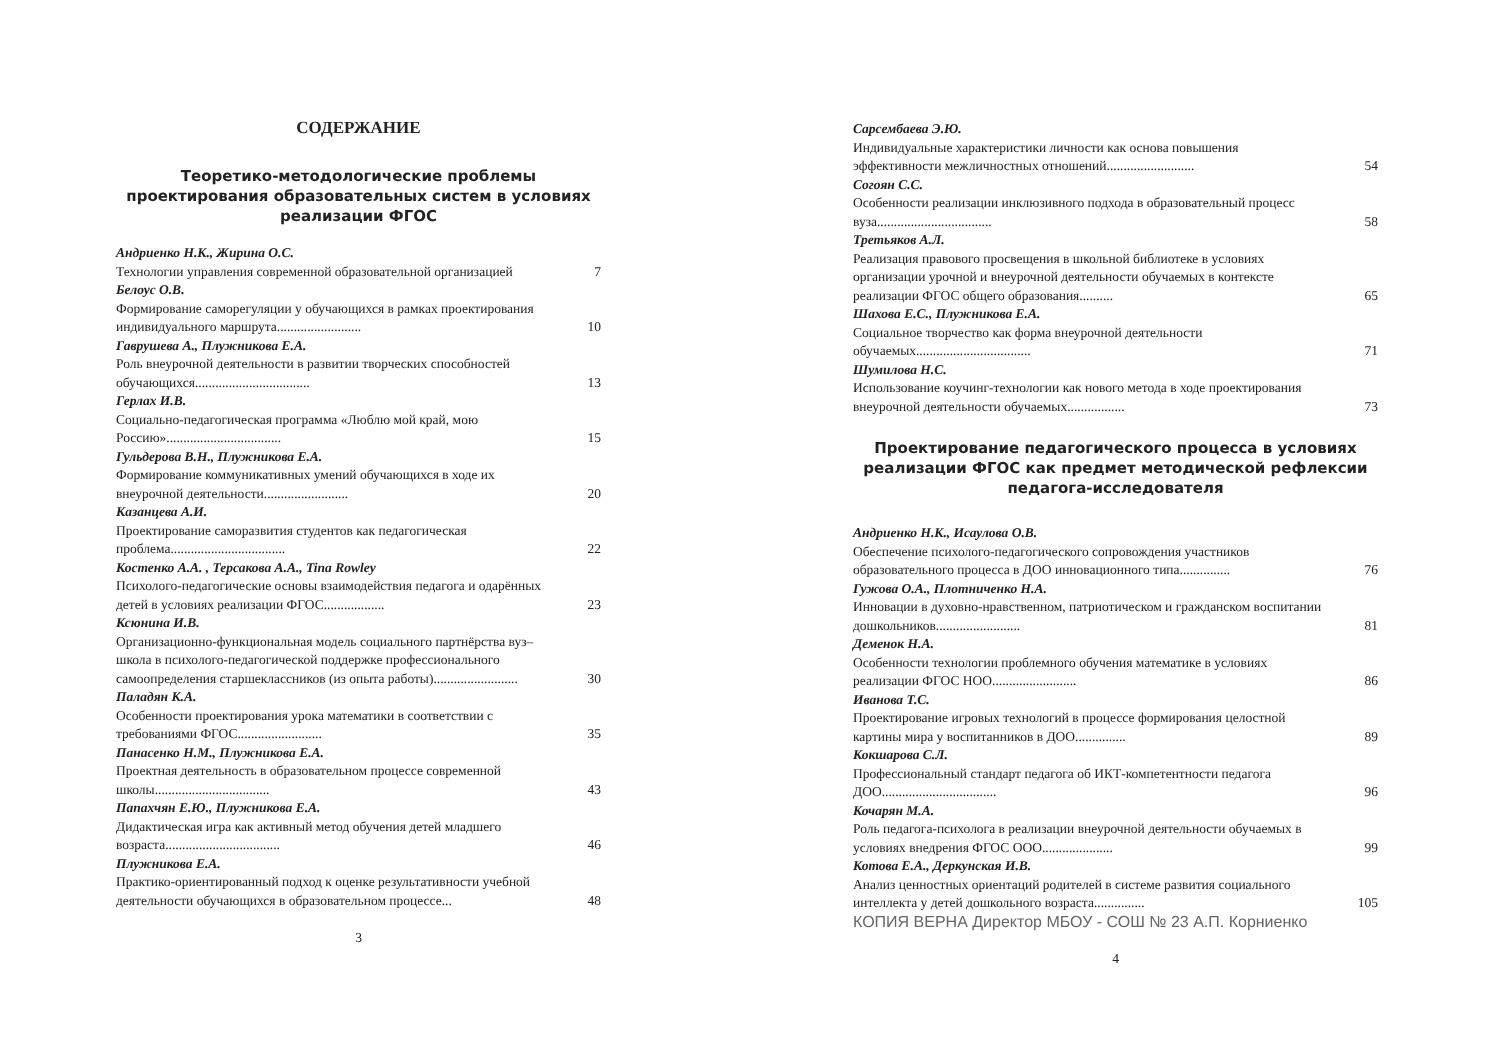СОДЕРЖАНИЕ
Теоретико-методологические проблемы проектирования образовательных систем в условиях реализации ФГОС
Андриенко Н.К., Жирина О.С.
Технологии управления современной образовательной организацией 7
Белоус О.В.
Формирование саморегуляции у обучающихся в рамках проектирования индивидуального маршрута......................... 10
Гаврушева А., Плужникова Е.А.
Роль внеурочной деятельности в развитии творческих способностей обучающихся.................................. 13
Герлах И.В.
Социально-педагогическая программа «Люблю мой край, мою Россию».................................. 15
Гульдерова В.Н., Плужникова Е.А.
Формирование коммуникативных умений обучающихся в ходе их внеурочной деятельности......................... 20
Казанцева А.И.
Проектирование саморазвития студентов как педагогическая проблема.................................. 22
Костенко А.А. , Терсакова А.А., Tina Rowley
Психолого-педагогические основы взаимодействия педагога и одарённых детей в условиях реализации ФГОС.................. 23
Ксюнина И.В.
Организационно-функциональная модель социального партнёрства вуз–школа в психолого-педагогической поддержке профессионального самоопределения старшеклассников (из опыта работы)......................... 30
Паладян К.А.
Особенности проектирования урока математики в соответствии с требованиями ФГОС......................... 35
Панасенко Н.М., Плужникова Е.А.
Проектная деятельность в образовательном процессе современной школы.................................. 43
Папахчян Е.Ю., Плужникова Е.А.
Дидактическая игра как активный метод обучения детей младшего возраста.................................. 46
Плужникова Е.А.
Практико-ориентированный подход к оценке результативности учебной деятельности обучающихся в образовательном процессе... 48
3
Сарсембаева Э.Ю.
Индивидуальные характеристики личности как основа повышения эффективности межличностных отношений.......................... 54
Согоян С.С.
Особенности реализации инклюзивного подхода в образовательный процесс вуза.................................. 58
Третьяков А.Л.
Реализация правового просвещения в школьной библиотеке в условиях организации урочной и внеурочной деятельности обучаемых в контексте реализации ФГОС общего образования.......... 65
Шахова Е.С., Плужникова Е.А.
Социальное творчество как форма внеурочной деятельности обучаемых.................................. 71
Шумилова Н.С.
Использование коучинг-технологии как нового метода в ходе проектирования внеурочной деятельности обучаемых................. 73
Проектирование педагогического процесса в условиях реализации ФГОС как предмет методической рефлексии педагога-исследователя
Андриенко Н.К., Исаулова О.В.
Обеспечение психолого-педагогического сопровождения участников образовательного процесса в ДОО инновационного типа............... 76
Гужова О.А., Плотниченко Н.А.
Инновации в духовно-нравственном, патриотическом и гражданском воспитании дошкольников......................... 81
Деменок Н.А.
Особенности технологии проблемного обучения математике в условиях реализации ФГОС НОО......................... 86
Иванова Т.С.
Проектирование игровых технологий в процессе формирования целостной картины мира у воспитанников в ДОО............... 89
Кокшарова С.Л.
Профессиональный стандарт педагога об ИКТ-компетентности педагога ДОО.................................. 96
Кочарян М.А.
Роль педагога-психолога в реализации внеурочной деятельности обучаемых в условиях внедрения ФГОС ООО..................... 99
Котова Е.А., Деркунская И.В.
Анализ ценностных ориентаций родителей в системе развития социального интеллекта у детей дошкольного возраста............... 105
КОПИЯ ВЕРНА Директор МБОУ - СОШ № 23 А.П. Корниенко
4